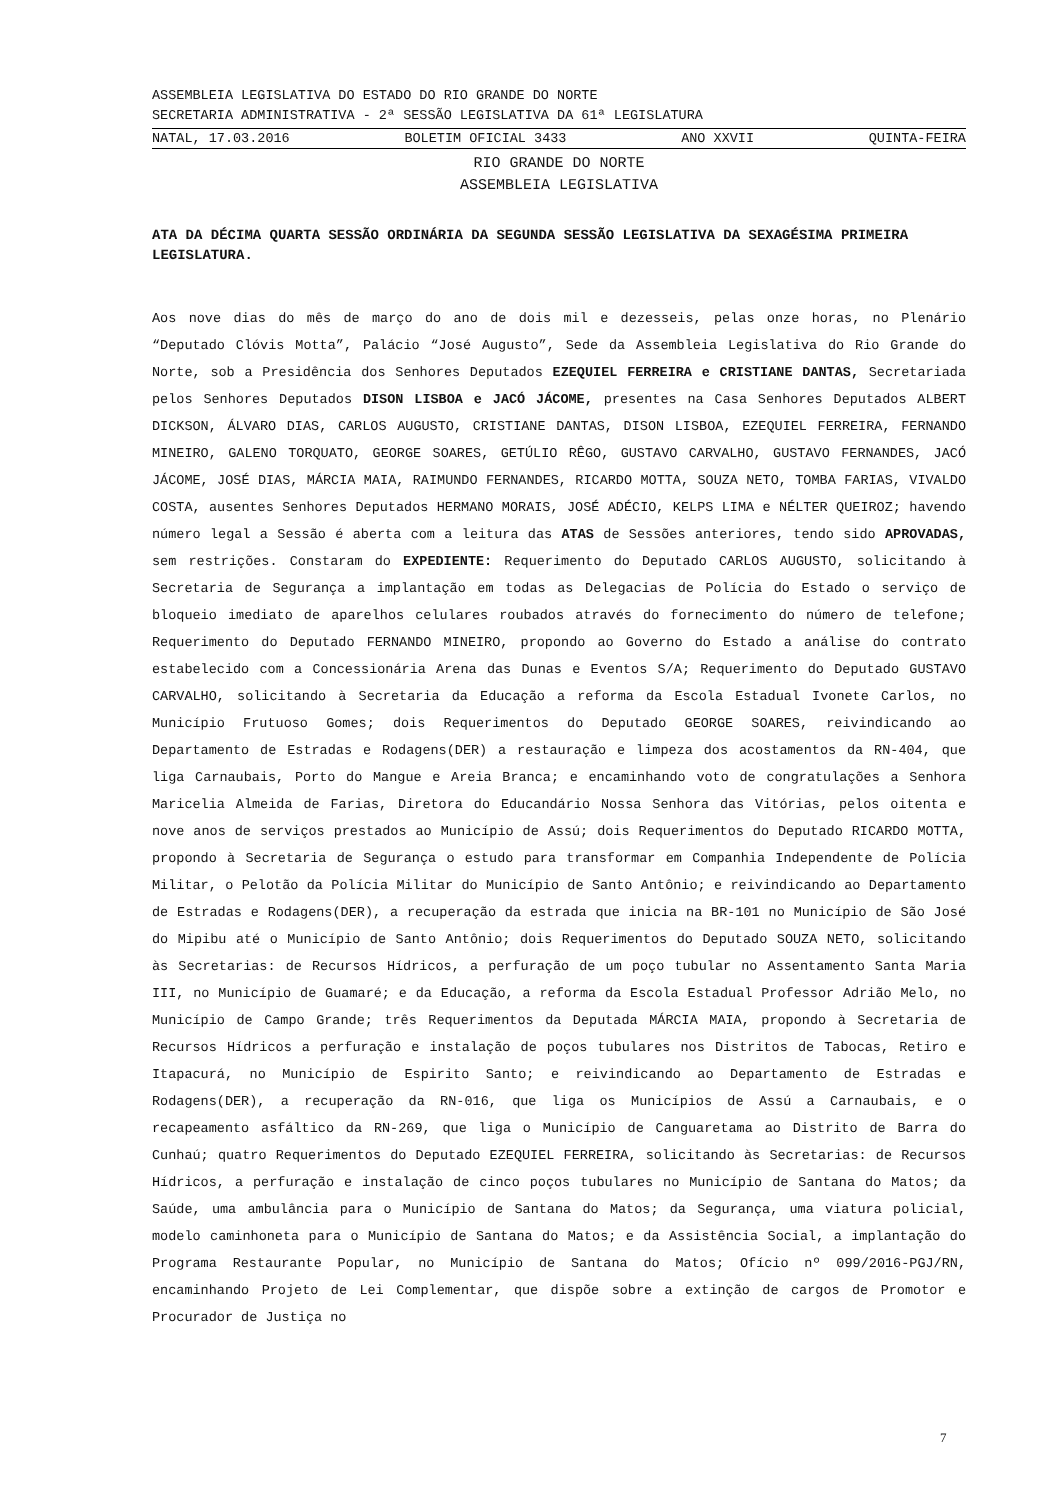ASSEMBLEIA LEGISLATIVA DO ESTADO DO RIO GRANDE DO NORTE
SECRETARIA ADMINISTRATIVA - 2ª SESSÃO LEGISLATIVA DA 61ª LEGISLATURA
NATAL, 17.03.2016 BOLETIM OFICIAL 3433 ANO XXVII QUINTA-FEIRA
RIO GRANDE DO NORTE
ASSEMBLEIA LEGISLATIVA
ATA DA DÉCIMA QUARTA SESSÃO ORDINÁRIA DA SEGUNDA SESSÃO LEGISLATIVA DA SEXAGÉSIMA PRIMEIRA LEGISLATURA.
Aos nove dias do mês de março do ano de dois mil e dezesseis, pelas onze horas, no Plenário “Deputado Clóvis Motta”, Palácio “José Augusto”, Sede da Assembleia Legislativa do Rio Grande do Norte, sob a Presidência dos Senhores Deputados EZEQUIEL FERREIRA e CRISTIANE DANTAS, Secretariada pelos Senhores Deputados DISON LISBOA e JACÓ JÁCOME, presentes na Casa Senhores Deputados ALBERT DICKSON, ÁLVARO DIAS, CARLOS AUGUSTO, CRISTIANE DANTAS, DISON LISBOA, EZEQUIEL FERREIRA, FERNANDO MINEIRO, GALENO TORQUATO, GEORGE SOARES, GETÚLIO RÊGO, GUSTAVO CARVALHO, GUSTAVO FERNANDES, JACÓ JÁCOME, JOSÉ DIAS, MÁRCIA MAIA, RAIMUNDO FERNANDES, RICARDO MOTTA, SOUZA NETO, TOMBA FARIAS, VIVALDO COSTA, ausentes Senhores Deputados HERMANO MORAIS, JOSÉ ADÉCIO, KELPS LIMA e NÉLTER QUEIROZ; havendo número legal a Sessão é aberta com a leitura das ATAS de Sessões anteriores, tendo sido APROVADAS, sem restrições. Constaram do EXPEDIENTE: Requerimento do Deputado CARLOS AUGUSTO, solicitando à Secretaria de Segurança a implantação em todas as Delegacias de Polícia do Estado o serviço de bloqueio imediato de aparelhos celulares roubados através do fornecimento do número de telefone; Requerimento do Deputado FERNANDO MINEIRO, propondo ao Governo do Estado a análise do contrato estabelecido com a Concessionária Arena das Dunas e Eventos S/A; Requerimento do Deputado GUSTAVO CARVALHO, solicitando à Secretaria da Educação a reforma da Escola Estadual Ivonete Carlos, no Município Frutuoso Gomes; dois Requerimentos do Deputado GEORGE SOARES, reivindicando ao Departamento de Estradas e Rodagens(DER) a restauração e limpeza dos acostamentos da RN-404, que liga Carnaubais, Porto do Mangue e Areia Branca; e encaminhando voto de congratulações a Senhora Maricelia Almeida de Farias, Diretora do Educandário Nossa Senhora das Vitórias, pelos oitenta e nove anos de serviços prestados ao Município de Assú; dois Requerimentos do Deputado RICARDO MOTTA, propondo à Secretaria de Segurança o estudo para transformar em Companhia Independente de Polícia Militar, o Pelotão da Polícia Militar do Município de Santo Antônio; e reivindicando ao Departamento de Estradas e Rodagens(DER), a recuperação da estrada que inicia na BR-101 no Município de São José do Mipibu até o Município de Santo Antônio; dois Requerimentos do Deputado SOUZA NETO, solicitando às Secretarias: de Recursos Hídricos, a perfuração de um poço tubular no Assentamento Santa Maria III, no Município de Guamaré; e da Educação, a reforma da Escola Estadual Professor Adrião Melo, no Município de Campo Grande; três Requerimentos da Deputada MÁRCIA MAIA, propondo à Secretaria de Recursos Hídricos a perfuração e instalação de poços tubulares nos Distritos de Tabocas, Retiro e Itapacurá, no Município de Espirito Santo; e reivindicando ao Departamento de Estradas e Rodagens(DER), a recuperação da RN-016, que liga os Municípios de Assú a Carnaubais, e o recapeamento asfáltico da RN-269, que liga o Município de Canguaretama ao Distrito de Barra do Cunhaú; quatro Requerimentos do Deputado EZEQUIEL FERREIRA, solicitando às Secretarias: de Recursos Hídricos, a perfuração e instalação de cinco poços tubulares no Município de Santana do Matos; da Saúde, uma ambulância para o Município de Santana do Matos; da Segurança, uma viatura policial, modelo caminhoneta para o Município de Santana do Matos; e da Assistência Social, a implantação do Programa Restaurante Popular, no Município de Santana do Matos; Ofício nº 099/2016-PGJ/RN, encaminhando Projeto de Lei Complementar, que dispõe sobre a extinção de cargos de Promotor e Procurador de Justiça no
7